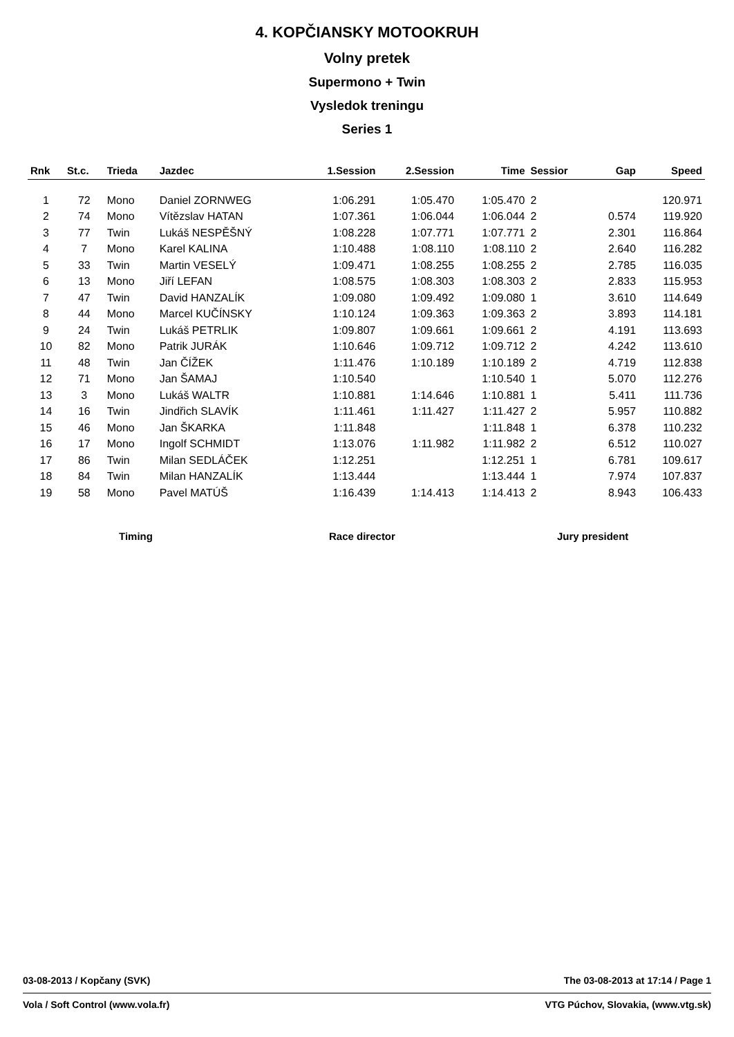4. KOPČIANSKY MOTOOKRUH
Volny pretek
Supermono + Twin
Vysledok treningu
Series 1
| Rnk | St.c. | Trieda | Jazdec | 1.Session | 2.Session | Time | Sessior | Gap | Speed |
| --- | --- | --- | --- | --- | --- | --- | --- | --- | --- |
| 1 | 72 | Mono | Daniel ZORNWEG | 1:06.291 | 1:05.470 | 1:05.470 | 2 | | 120.971 |
| 2 | 74 | Mono | Vítězslav HATAN | 1:07.361 | 1:06.044 | 1:06.044 | 2 | 0.574 | 119.920 |
| 3 | 77 | Twin | Lukáš NESPĚŠNÝ | 1:08.228 | 1:07.771 | 1:07.771 | 2 | 2.301 | 116.864 |
| 4 | 7 | Mono | Karel KALINA | 1:10.488 | 1:08.110 | 1:08.110 | 2 | 2.640 | 116.282 |
| 5 | 33 | Twin | Martin VESELÝ | 1:09.471 | 1:08.255 | 1:08.255 | 2 | 2.785 | 116.035 |
| 6 | 13 | Mono | Jiří LEFAN | 1:08.575 | 1:08.303 | 1:08.303 | 2 | 2.833 | 115.953 |
| 7 | 47 | Twin | David HANZALÍK | 1:09.080 | 1:09.492 | 1:09.080 | 1 | 3.610 | 114.649 |
| 8 | 44 | Mono | Marcel KUČÍNSKY | 1:10.124 | 1:09.363 | 1:09.363 | 2 | 3.893 | 114.181 |
| 9 | 24 | Twin | Lukáš PETRLIK | 1:09.807 | 1:09.661 | 1:09.661 | 2 | 4.191 | 113.693 |
| 10 | 82 | Mono | Patrik JURÁK | 1:10.646 | 1:09.712 | 1:09.712 | 2 | 4.242 | 113.610 |
| 11 | 48 | Twin | Jan ČÍŽEK | 1:11.476 | 1:10.189 | 1:10.189 | 2 | 4.719 | 112.838 |
| 12 | 71 | Mono | Jan ŠAMAJ | 1:10.540 | | 1:10.540 | 1 | 5.070 | 112.276 |
| 13 | 3 | Mono | Lukáš WALTR | 1:10.881 | 1:14.646 | 1:10.881 | 1 | 5.411 | 111.736 |
| 14 | 16 | Twin | Jindřich SLAVÍK | 1:11.461 | 1:11.427 | 1:11.427 | 2 | 5.957 | 110.882 |
| 15 | 46 | Mono | Jan ŠKARKA | 1:11.848 | | 1:11.848 | 1 | 6.378 | 110.232 |
| 16 | 17 | Mono | Ingolf SCHMIDT | 1:13.076 | 1:11.982 | 1:11.982 | 2 | 6.512 | 110.027 |
| 17 | 86 | Twin | Milan SEDLÁČEK | 1:12.251 | | 1:12.251 | 1 | 6.781 | 109.617 |
| 18 | 84 | Twin | Milan HANZALÍK | 1:13.444 | | 1:13.444 | 1 | 7.974 | 107.837 |
| 19 | 58 | Mono | Pavel MATÚŠ | 1:16.439 | 1:14.413 | 1:14.413 | 2 | 8.943 | 106.433 |
Timing Race director Jury president
03-08-2013 / Kopčany (SVK) The 03-08-2013 at 17:14 / Page 1
Vola / Soft Control (www.vola.fr) VTG Púchov, Slovakia, (www.vtg.sk)